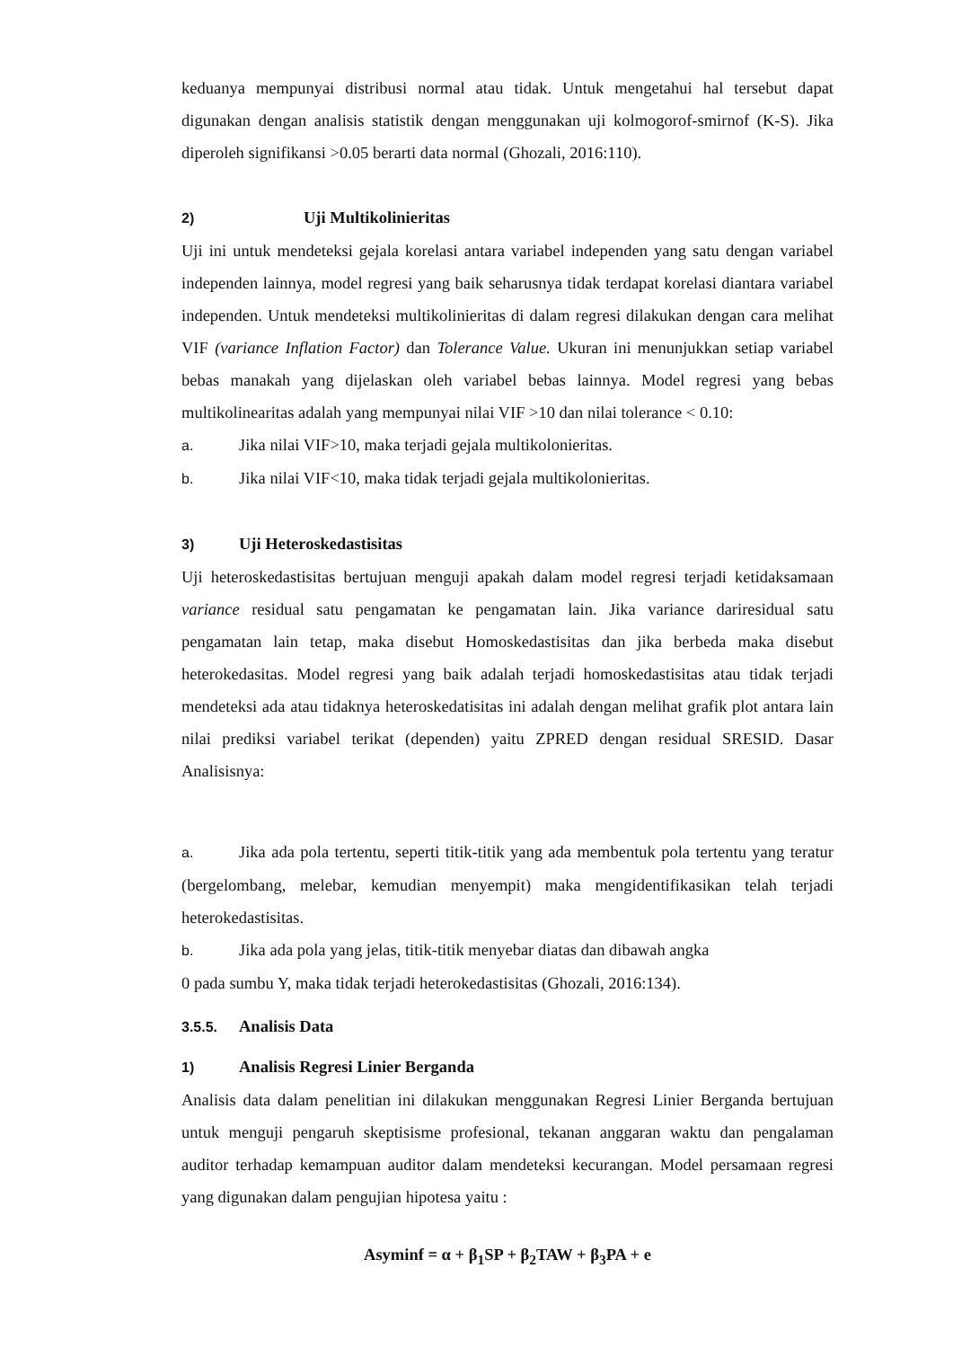keduanya mempunyai distribusi normal atau tidak. Untuk mengetahui hal tersebut dapat digunakan dengan analisis statistik dengan menggunakan uji kolmogorof-smirnof (K-S). Jika diperoleh signifikansi >0.05 berarti data normal (Ghozali, 2016:110).
2) Uji Multikolinieritas
Uji ini untuk mendeteksi gejala korelasi antara variabel independen yang satu dengan variabel independen lainnya, model regresi yang baik seharusnya tidak terdapat korelasi diantara variabel independen. Untuk mendeteksi multikolinieritas di dalam regresi dilakukan dengan cara melihat VIF (variance Inflation Factor) dan Tolerance Value. Ukuran ini menunjukkan setiap variabel bebas manakah yang dijelaskan oleh variabel bebas lainnya. Model regresi yang bebas multikolinearitas adalah yang mempunyai nilai VIF >10 dan nilai tolerance < 0.10:
a. Jika nilai VIF>10, maka terjadi gejala multikolonieritas.
b. Jika nilai VIF<10, maka tidak terjadi gejala multikolonieritas.
3) Uji Heteroskedastisitas
Uji heteroskedastisitas bertujuan menguji apakah dalam model regresi terjadi ketidaksamaan variance residual satu pengamatan ke pengamatan lain. Jika variance dariresidual satu pengamatan lain tetap, maka disebut Homoskedastisitas dan jika berbeda maka disebut heterokedasitas. Model regresi yang baik adalah terjadi homoskedastisitas atau tidak terjadi mendeteksi ada atau tidaknya heteroskedatisitas ini adalah dengan melihat grafik plot antara lain nilai prediksi variabel terikat (dependen) yaitu ZPRED dengan residual SRESID. Dasar Analisisnya:
a. Jika ada pola tertentu, seperti titik-titik yang ada membentuk pola tertentu yang teratur (bergelombang, melebar, kemudian menyempit) maka mengidentifikasikan telah terjadi heterokedastisitas.
b. Jika ada pola yang jelas, titik-titik menyebar diatas dan dibawah angka
0 pada sumbu Y, maka tidak terjadi heterokedastisitas (Ghozali, 2016:134).
3.5.5. Analisis Data
1) Analisis Regresi Linier Berganda
Analisis data dalam penelitian ini dilakukan menggunakan Regresi Linier Berganda bertujuan untuk menguji pengaruh skeptisisme profesional, tekanan anggaran waktu dan pengalaman auditor terhadap kemampuan auditor dalam mendeteksi kecurangan. Model persamaan regresi yang digunakan dalam pengujian hipotesa yaitu :
Asyminf = α + β<sub>1</sub>SP + β<sub>2</sub>TAW + β<sub>3</sub>PA + e